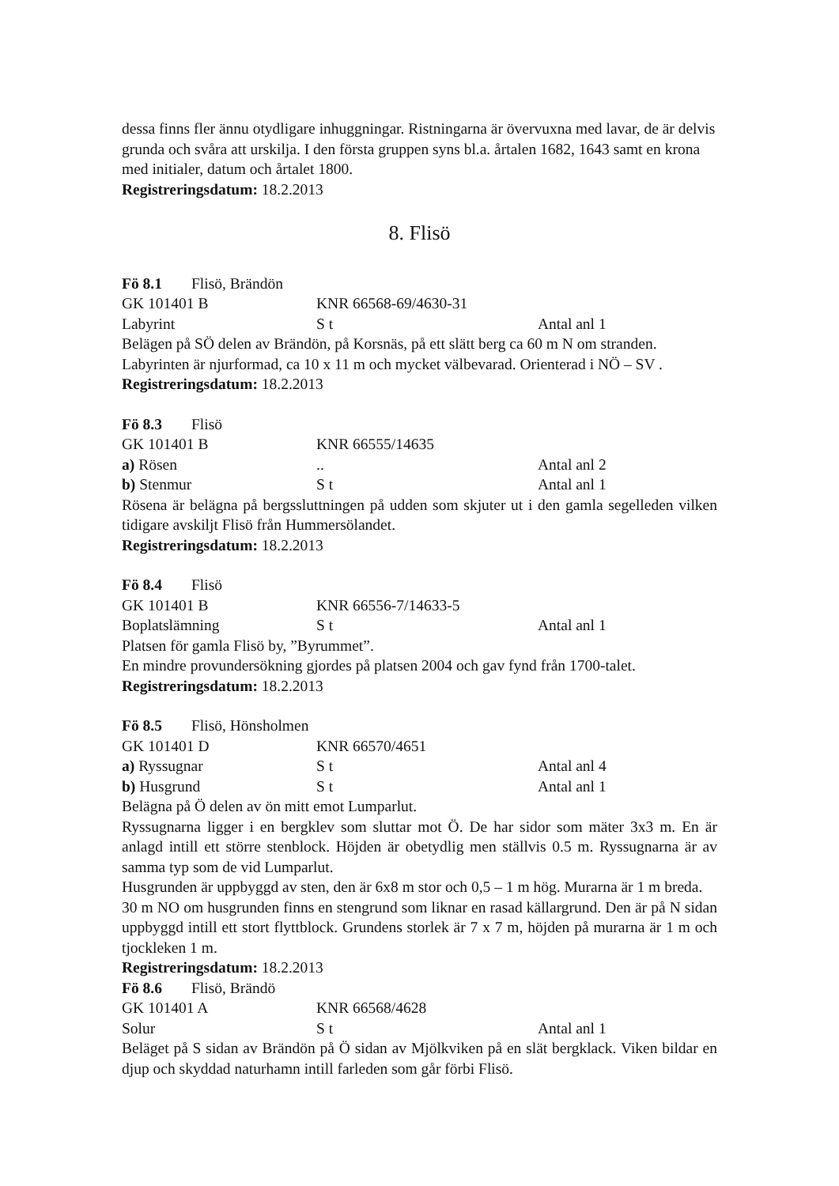dessa finns fler ännu otydligare inhuggningar. Ristningarna är övervuxna med lavar, de är delvis grunda och svåra att urskilja. I den första gruppen syns bl.a. årtalen 1682, 1643 samt en krona med initialer, datum och årtalet 1800.
Registreringsdatum: 18.2.2013
8. Flisö
Fö 8.1 Flisö, Brändön
GK 101401 B KNR 66568-69/4630-31
Labyrint S t Antal anl 1
Belägen på SÖ delen av Brändön, på Korsnäs, på ett slätt berg ca 60 m N om stranden. Labyrinten är njurformad, ca 10 x 11 m och mycket välbevarad. Orienterad i NÖ – SV .
Registreringsdatum: 18.2.2013
Fö 8.3 Flisö
GK 101401 B KNR 66555/14635
a) Rösen.. Antal anl 2
b) Stenmur S t Antal anl 1
Rösena är belägna på bergssluttningen på udden som skjuter ut i den gamla segelleden vilken tidigare avskiljt Flisö från Hummersölandet.
Registreringsdatum: 18.2.2013
Fö 8.4 Flisö
GK 101401 B KNR 66556-7/14633-5
Boplatslämning S t Antal anl 1
Platsen för gamla Flisö by, ”Byrummet”.
En mindre provundersökning gjordes på platsen 2004 och gav fynd från 1700-talet.
Registreringsdatum: 18.2.2013
Fö 8.5 Flisö, Hönsholmen
GK 101401 D KNR 66570/4651
a) Ryssugnar S t Antal anl 4
b) Husgrund S t Antal anl 1
Belägna på Ö delen av ön mitt emot Lumparlut.
Ryssugnarna ligger i en bergklev som sluttar mot Ö. De har sidor som mäter 3x3 m. En är anlagd intill ett större stenblock. Höjden är obetydlig men ställvis 0.5 m. Ryssugnarna är av samma typ som de vid Lumparlut.
Husgrunden är uppbyggd av sten, den är 6x8 m stor och 0,5 – 1 m hög. Murarna är 1 m breda.
30 m NO om husgrunden finns en stengrund som liknar en rasad källargrund. Den är på N sidan uppbyggd intill ett stort flyttblock. Grundens storlek är 7 x 7 m, höjden på murarna är 1 m och tjockleken 1 m.
Registreringsdatum: 18.2.2013
Fö 8.6 Flisö, Brändö
GK 101401 A KNR 66568/4628
Solur S t Antal anl 1
Beläget på S sidan av Brändön på Ö sidan av Mjölkviken på en slät bergklack. Viken bildar en djup och skyddad naturhamn intill farleden som går förbi Flisö.